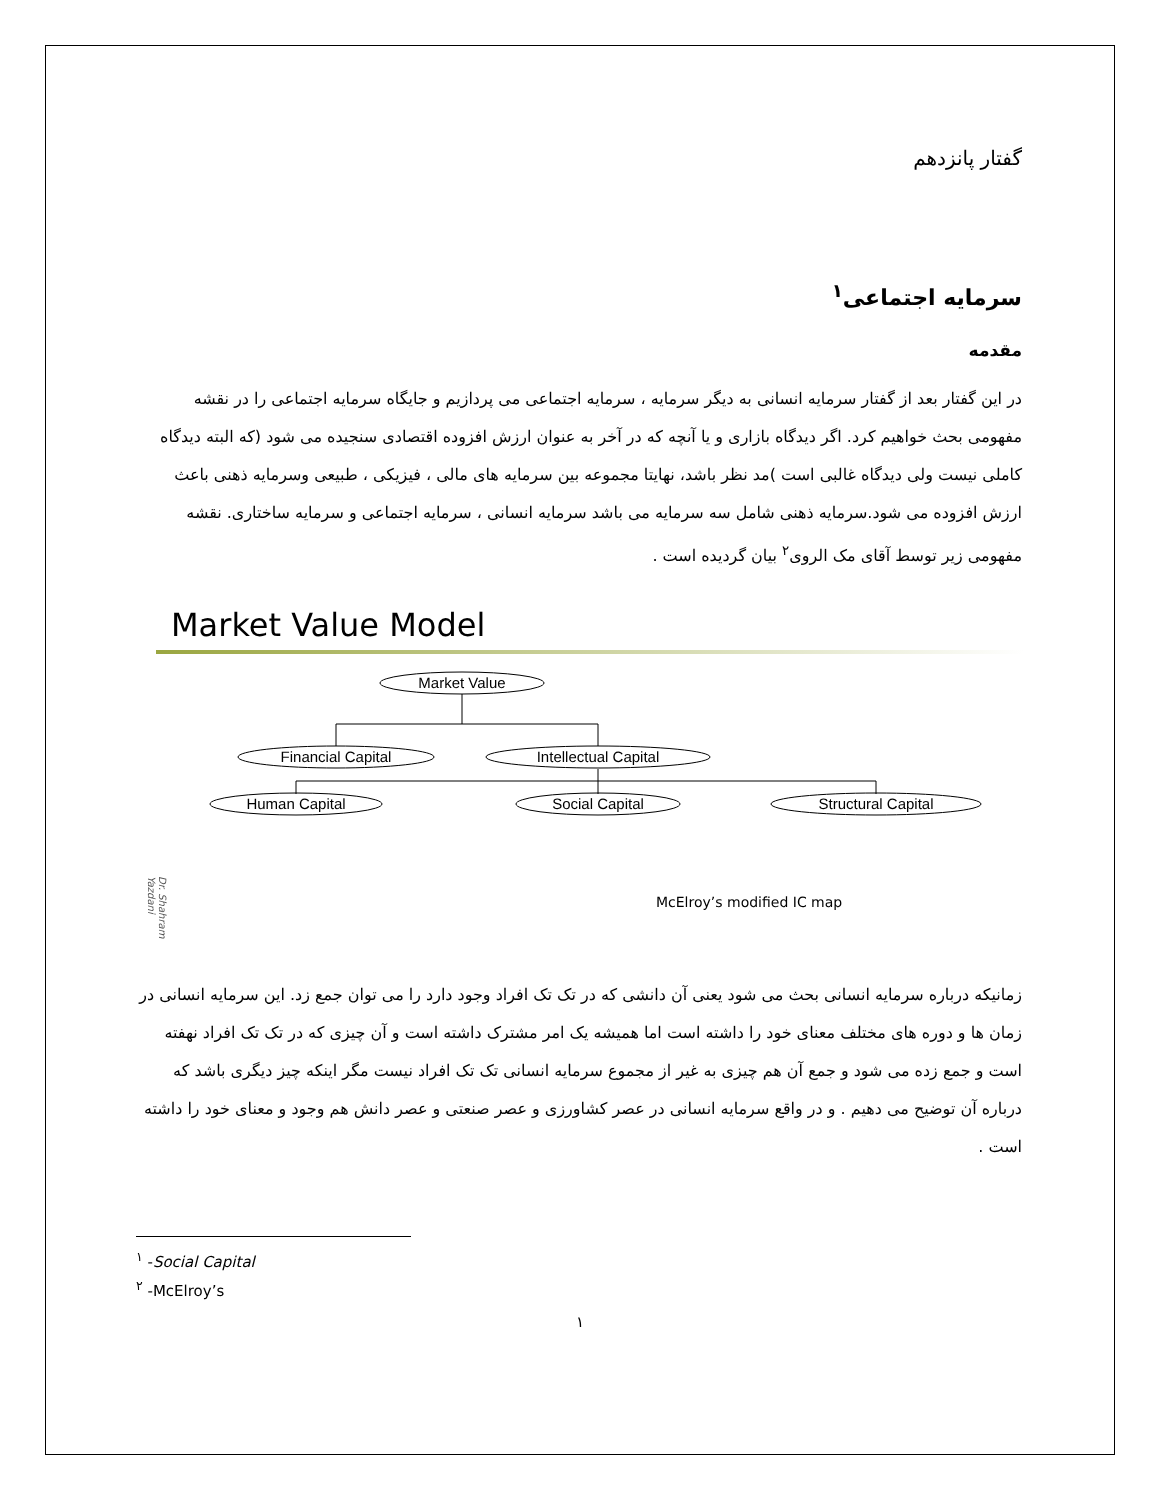گفتار پانزدهم
سرمایه اجتماعی<sup>۱</sup>
مقدمه
در این گفتار بعد از گفتار سرمایه انسانی به دیگر سرمایه ، سرمایه اجتماعی می پردازیم و جایگاه سرمایه اجتماعی را در نقشه مفهومی بحث خواهیم کرد. اگر دیدگاه بازاری و یا آنچه که در آخر به عنوان ارزش افزوده اقتصادی سنجیده می شود (که البته دیدگاه کاملی نیست ولی دیدگاه غالبی است )مد نظر باشد، نهایتا مجموعه بین سرمایه های مالی ، فیزیکی ، طبیعی وسرمایه ذهنی باعث ارزش افزوده می شود.سرمایه ذهنی شامل سه سرمایه می باشد سرمایه انسانی ، سرمایه اجتماعی و سرمایه ساختاری. نقشه مفهومی زیر توسط آقای مک الروی<sup>۲</sup> بیان گردیده است .
Market Value Model
Market Value
Financial Capital
Intellectual Capital
Human Capital
Social Capital
Structural Capital
Dr. Shahram Yazdani
McElroy’s modified IC map
زمانیکه درباره سرمایه انسانی بحث می شود یعنی آن دانشی که در تک تک افراد وجود دارد را می توان جمع زد. این سرمایه انسانی در زمان ها و دوره های مختلف معنای خود را داشته است اما همیشه یک امر مشترک داشته است و آن چیزی که در تک تک افراد نهفته است و جمع زده می شود و جمع آن هم چیزی به غیر از مجموع سرمایه انسانی تک تک افراد نیست مگر اینکه چیز دیگری باشد که درباره آن توضیح می دهیم . و در واقع سرمایه انسانی در عصر کشاورزی و عصر صنعتی و عصر دانش هم وجود و معنای خود را داشته است .
<sup>۱</sup> -Social Capital
<sup>۲</sup> -McElroy’s
۱